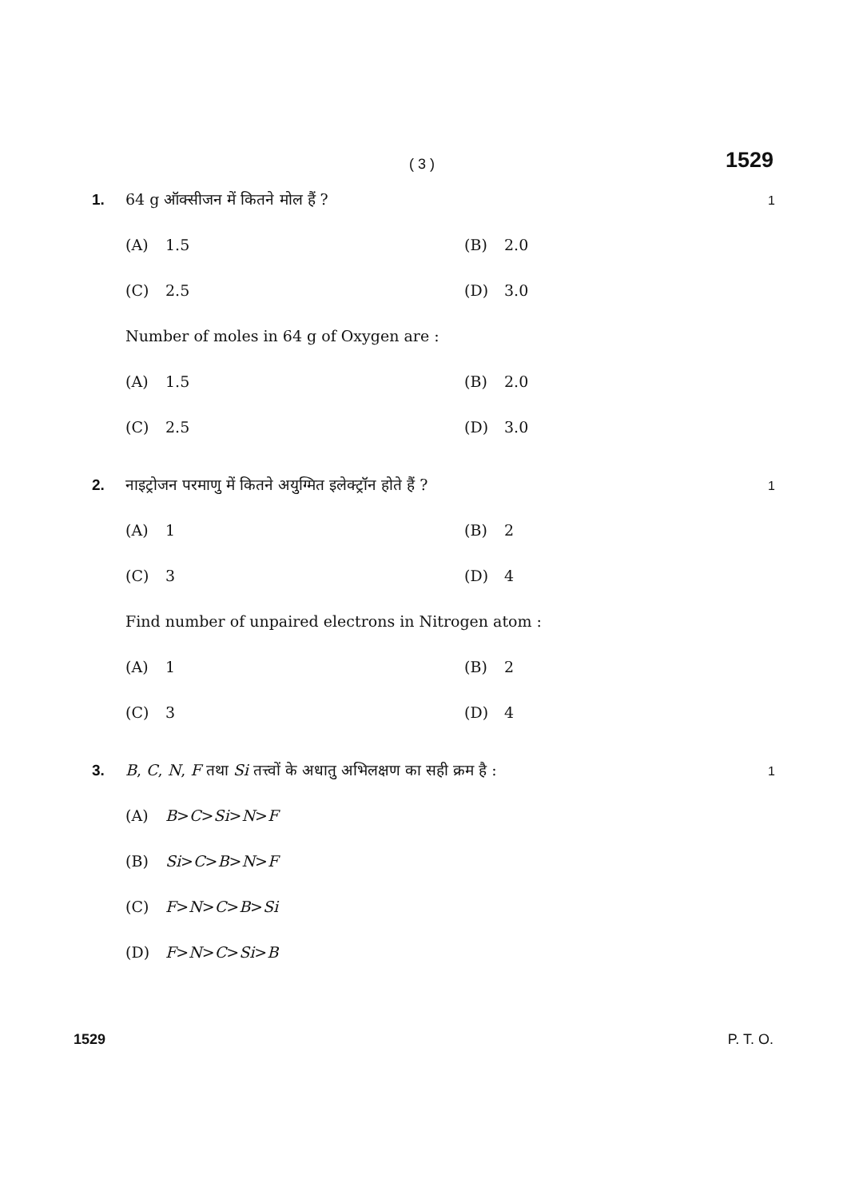( 3 ) 1529
1. 64 g ऑक्सीजन में कितने मोल हैं ? 1
(A) 1.5 (B) 2.0
(C) 2.5 (D) 3.0
Number of moles in 64 g of Oxygen are :
(A) 1.5 (B) 2.0
(C) 2.5 (D) 3.0
2. नाइट्रोजन परमाणु में कितने अयुग्मित इलेक्ट्रॉन होते हैं ? 1
(A) 1 (B) 2
(C) 3 (D) 4
Find number of unpaired electrons in Nitrogen atom :
(A) 1 (B) 2
(C) 3 (D) 4
3. B, C, N, F तथा Si तत्त्वों के अधातु अभिलक्षण का सही क्रम है : 1
(A) B > C > Si > N > F
(B) Si > C > B > N > F
(C) F > N > C > B > Si
(D) F > N > C > Si > B
1529 P. T. O.